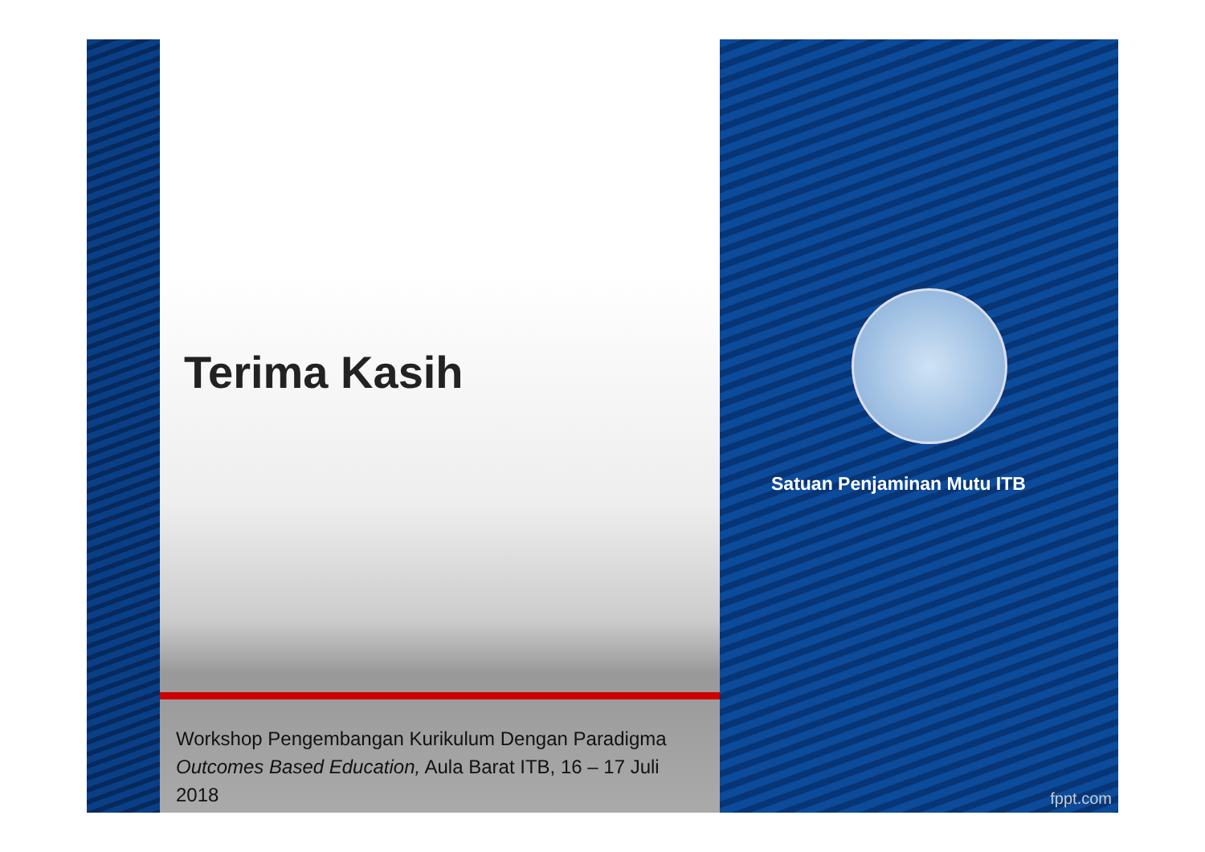Terima Kasih
Workshop Pengembangan Kurikulum Dengan Paradigma Outcomes Based Education, Aula Barat ITB, 16 – 17 Juli 2018
Satuan Penjaminan Mutu ITB
fppt.com